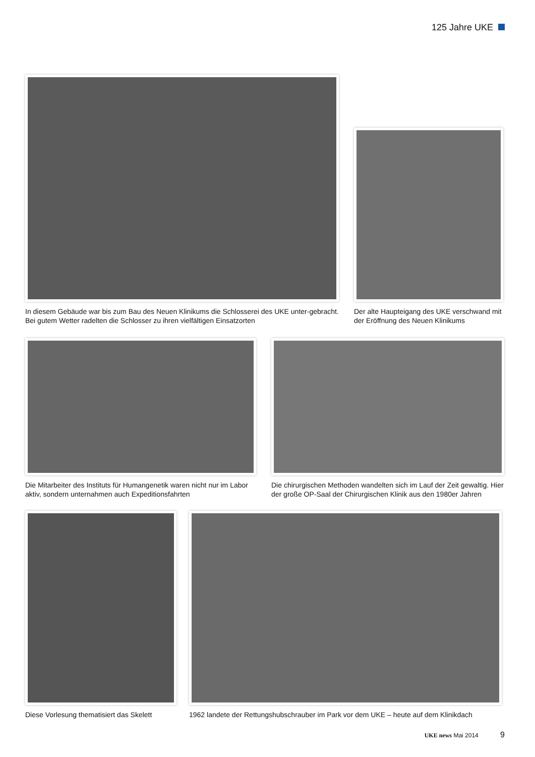125 Jahre UKE
In diesem Gebäude war bis zum Bau des Neuen Klinikums die Schlosserei des UKE unter-gebracht. Bei gutem Wetter radelten die Schlosser zu ihren vielfältigen Einsatzorten
Der alte Haupteigang des UKE verschwand mit der Eröffnung des Neuen Klinikums
Die Mitarbeiter des Instituts für Humangenetik waren nicht nur im Labor aktiv, sondern unternahmen auch Expeditionsfahrten
Die chirurgischen Methoden wandelten sich im Lauf der Zeit gewaltig. Hier der große OP-Saal der Chirurgischen Klinik aus den 1980er Jahren
Diese Vorlesung thematisiert das Skelett
1962 landete der Rettungshubschrauber im Park vor dem UKE – heute auf dem Klinikdach
UKE news Mai 2014 9